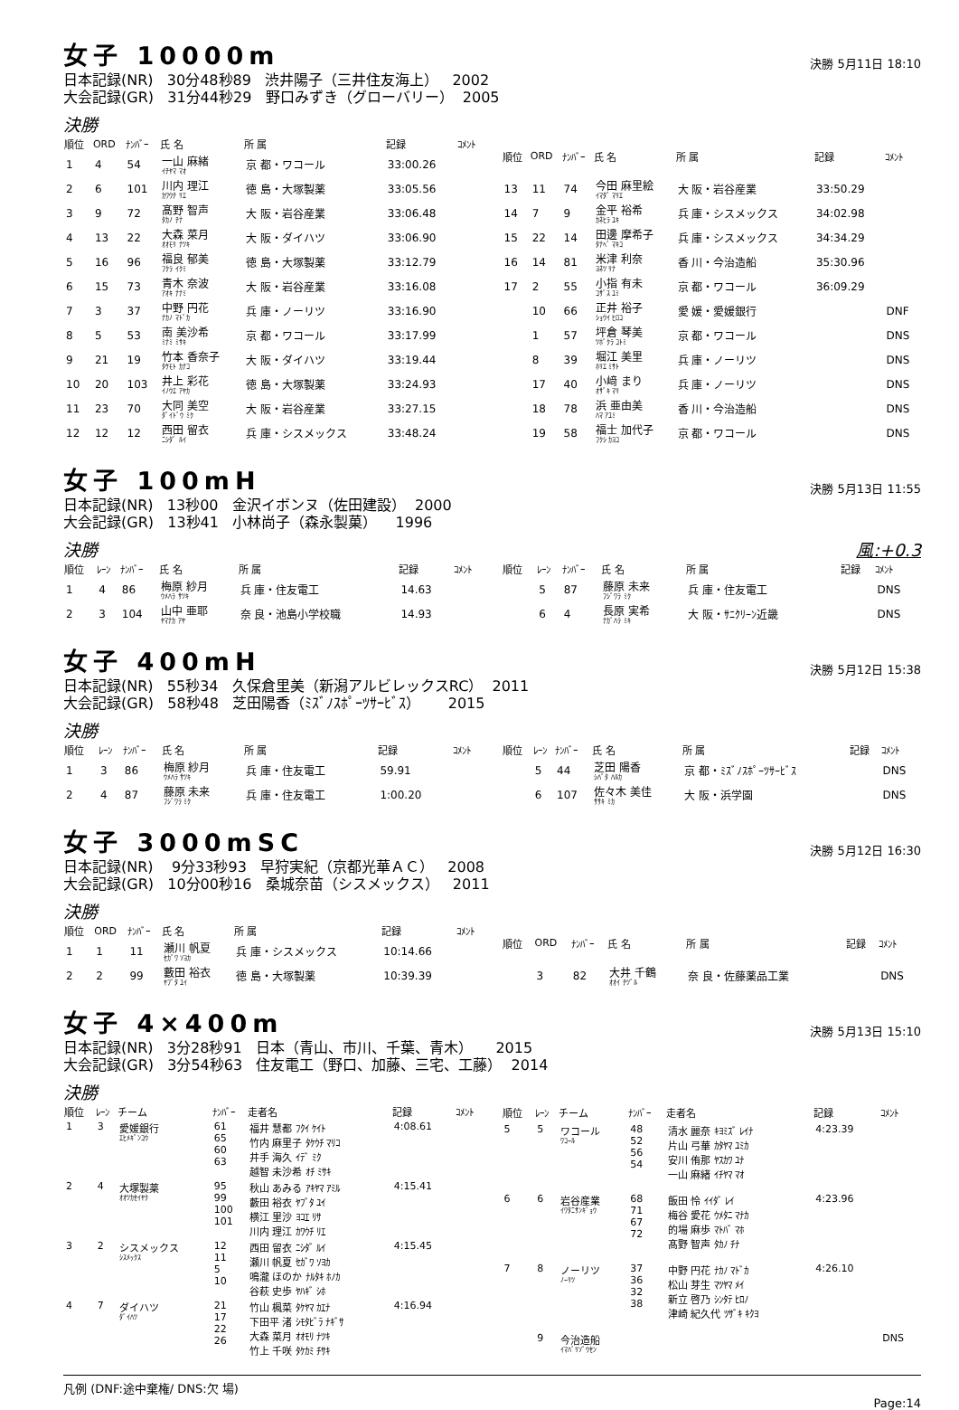女子 10000m
決勝 5月11日 18:10
日本記録(NR) 30分48秒89 渋井陽子（三井住友海上） 2002 大会記録(GR) 31分44秒29 野口みずき（グローバリー） 2005
決勝
| 順位 | ORD | ﾅﾝﾊﾞｰ | 氏 名 | 所 属 | 記録 | ｺﾒﾝﾄ |
| --- | --- | --- | --- | --- | --- | --- |
| 1 | 4 | 54 | 一山 麻緒 ｲﾁﾔﾏ ﾏｵ | 京 都・ワコール | 33:00.26 | |
| 2 | 6 | 101 | 川内 理江 ｶﾜｳﾁ ﾘｴ | 徳 島・大塚製薬 | 33:05.56 | |
| 3 | 9 | 72 | 髙野 智声 ﾀｶﾉ ﾁﾅ | 大 阪・岩谷産業 | 33:06.48 | |
| 4 | 13 | 22 | 大森 菜月 ｵｵﾓﾘ ﾅﾂｷ | 大 阪・ダイハツ | 33:06.90 | |
| 5 | 16 | 96 | 福良 郁美 ﾌｸﾗ ｲｸﾐ | 徳 島・大塚製薬 | 33:12.79 | |
| 6 | 15 | 73 | 青木 奈波 ｱｵｷ ﾅﾅﾐ | 大 阪・岩谷産業 | 33:16.08 | |
| 7 | 3 | 37 | 中野 円花 ﾅｶﾉ ﾏﾄﾞｶ | 兵 庫・ノーリツ | 33:16.90 | |
| 8 | 5 | 53 | 南 美沙希 ﾐﾅﾐ ﾐｻｷ | 京 都・ワコール | 33:17.99 | |
| 9 | 21 | 19 | 竹本 香奈子 ﾀｹﾓﾄ ｶﾅｺ | 大 阪・ダイハツ | 33:19.44 | |
| 10 | 20 | 103 | 井上 彩花 ｲﾉｳｴ ｱﾔｶ | 徳 島・大塚製薬 | 33:24.93 | |
| 11 | 23 | 70 | 大同 美空 ﾀﾞｲﾄﾞｳ ﾐｸ | 大 阪・岩谷産業 | 33:27.15 | |
| 12 | 12 | 12 | 西田 留衣 ﾆｼﾀﾞ ﾙｲ | 兵 庫・シスメックス | 33:48.24 | |
| 順位 | ORD | ﾅﾝﾊﾞｰ | 氏 名 | 所 属 | 記録 | ｺﾒﾝﾄ |
| --- | --- | --- | --- | --- | --- | --- |
| 13 | 11 | 74 | 今田 麻里絵 ｲﾏﾀﾞ ﾏﾘｴ | 大 阪・岩谷産業 | 33:50.29 | |
| 14 | 7 | 9 | 金平 裕希 ｶﾈﾋﾗ ﾕｷ | 兵 庫・シスメックス | 34:02.98 | |
| 15 | 22 | 14 | 田邊 摩希子 ﾀﾅﾍﾞ ﾏｷｺ | 兵 庫・シスメックス | 34:34.29 | |
| 16 | 14 | 81 | 米津 利奈 ﾖﾈﾂ ﾘﾅ | 香 川・今治造船 | 35:30.96 | |
| 17 | 2 | 55 | 小指 有未 ｺｻﾞｽ ﾕﾐ | 京 都・ワコール | 36:09.29 | |
| | 10 | 66 | 正井 裕子 ｼｮｳｲ ﾋﾛｺ | 愛 媛・愛媛銀行 | | DNF |
| | 1 | 57 | 坪倉 琴美 ﾂﾎﾞｸﾗ ｺﾄﾐ | 京 都・ワコール | | DNS |
| | 8 | 39 | 堀江 美里 ﾎﾘｴ ﾐｻﾄ | 兵 庫・ノーリツ | | DNS |
| | 17 | 40 | 小﨑 まり ｵｻﾞｷ ﾏﾘ | 兵 庫・ノーリツ | | DNS |
| | 18 | 78 | 浜 亜由美 ﾊﾏ ｱﾕﾐ | 香 川・今治造船 | | DNS |
| | 19 | 58 | 福士 加代子 ﾌｸｼ ｶﾖｺ | 京 都・ワコール | | DNS |
女子 100mH
決勝 5月13日 11:55
日本記録(NR) 13秒00 金沢イボンヌ（佐田建設） 2000 大会記録(GR) 13秒41 小林尚子（森永製菓） 1996
決勝
風:+0.3
| 順位 | ﾚｰﾝ | ﾅﾝﾊﾞｰ | 氏 名 | 所 属 | 記録 | ｺﾒﾝﾄ |
| --- | --- | --- | --- | --- | --- | --- |
| 1 | 4 | 86 | 梅原 紗月 ｳﾒﾊﾗ ｻﾂｷ | 兵 庫・住友電工 | 14.63 | |
| 2 | 3 | 104 | 山中 亜耶 ﾔﾏﾅｶ ｱﾔ | 奈 良・池島小学校職 | 14.93 | |
| 順位 | ﾚｰﾝ | ﾅﾝﾊﾞｰ | 氏 名 | 所 属 | 記録 | ｺﾒﾝﾄ |
| --- | --- | --- | --- | --- | --- | --- |
| | 5 | 87 | 藤原 未来 ﾌｼﾞﾜﾗ ﾐｸ | 兵 庫・住友電工 | | DNS |
| | 6 | 4 | 長原 実希 ﾅｶﾞﾊﾗ ﾐｷ | 大 阪・ｻﾆｸﾘｰﾝ近畿 | | DNS |
女子 400mH
決勝 5月12日 15:38
日本記録(NR) 55秒34 久保倉里美（新潟アルビレックスRC） 2011 大会記録(GR) 58秒48 芝田陽香（ﾐｽﾞﾉｽﾎﾟｰﾂｻｰﾋﾞｽ） 2015
決勝
| 順位 | ﾚｰﾝ | ﾅﾝﾊﾞｰ | 氏 名 | 所 属 | 記録 | ｺﾒﾝﾄ |
| --- | --- | --- | --- | --- | --- | --- |
| 1 | 3 | 86 | 梅原 紗月 ｳﾒﾊﾗ ｻﾂｷ | 兵 庫・住友電工 | 59.91 | |
| 2 | 4 | 87 | 藤原 未来 ﾌｼﾞﾜﾗ ﾐｸ | 兵 庫・住友電工 | 1:00.20 | |
| 順位 | ﾚｰﾝ | ﾅﾝﾊﾞｰ | 氏 名 | 所 属 | 記録 | ｺﾒﾝﾄ |
| --- | --- | --- | --- | --- | --- | --- |
| | 5 | 44 | 芝田 陽香 ｼﾊﾞﾀ ﾊﾙｶ | 京 都・ﾐｽﾞﾉｽﾎﾟｰﾂｻｰﾋﾞｽ | | DNS |
| | 6 | 107 | 佐々木 美佳 ｻｻｷ ﾐｶ | 大 阪・浜学園 | | DNS |
女子 3000mSC
決勝 5月12日 16:30
日本記録(NR) 9分33秒93 早狩実紀（京都光華ＡＣ） 2008 大会記録(GR) 10分00秒16 桑城奈苗（シスメックス） 2011
決勝
| 順位 | ORD | ﾅﾝﾊﾞｰ | 氏 名 | 所 属 | 記録 | ｺﾒﾝﾄ |
| --- | --- | --- | --- | --- | --- | --- |
| 1 | 1 | 11 | 瀬川 帆夏 ｾｶﾞﾜ ｿﾖｶ | 兵 庫・シスメックス | 10:14.66 | |
| 2 | 2 | 99 | 藪田 裕衣 ﾔﾌﾞﾀ ﾕｲ | 徳 島・大塚製薬 | 10:39.39 | |
| 順位 | ORD | ﾅﾝﾊﾞｰ | 氏 名 | 所 属 | 記録 | ｺﾒﾝﾄ |
| --- | --- | --- | --- | --- | --- | --- |
| | 3 | 82 | 大井 千鶴 ｵｵｲ ﾁﾂﾞﾙ | 奈 良・佐藤薬品工業 | | DNS |
女子 4×400m
決勝 5月13日 15:10
日本記録(NR) 3分28秒91 日本（青山、市川、千葉、青木） 2015 大会記録(GR) 3分54秒63 住友電工（野口、加藤、三宅、工藤） 2014
決勝
| 順位 | ﾚｰﾝ | チーム | ﾅﾝﾊﾞｰ | 走者名 | 記録 | ｺﾒﾝﾄ |
| --- | --- | --- | --- | --- | --- | --- |
| 1 | 3 | 愛媛銀行 ｴﾋﾒｷﾞﾝｺｳ | 61 65 60 63 | 福井 慧都 ﾌｸｲ ｹｲﾄ 竹内 麻里子 ﾀｹｳﾁ ﾏﾘｺ 井手 海久 ｲﾃﾞ ﾐｸ 越智 未沙希 ｵﾁ ﾐｻｷ | 4:08.61 | |
| 2 | 4 | 大塚製薬 ｵｵﾂｶｾｲﾔｸ | 95 99 100 101 | 秋山 あみる ｱｷﾔﾏ ｱﾐﾙ 藪田 裕衣 ﾔﾌﾞﾀ ﾕｲ 横江 里沙 ﾖｺｴ ﾘｻ 川内 理江 ｶﾜｳﾁ ﾘｴ | 4:15.41 | |
| 3 | 2 | シスメックス ｼｽﾒｯｸｽ | 12 11 5 10 | 西田 留衣 ﾆｼﾀﾞ ﾙｲ 瀬川 帆夏 ｾｶﾞﾜ ｿﾖｶ 鳴瀧 ほのか ﾅﾙﾀｷ ﾎﾉｶ 谷萩 史歩 ﾔﾊｷﾞ ｼﾎ | 4:15.45 | |
| 4 | 7 | ダイハツ ﾀﾞｲﾊﾂ | 21 17 22 26 | 竹山 楓菜 ﾀｹﾔﾏ ｶｴﾅ 下田平 渚 ｼﾓﾀﾋﾞﾗ ﾅｷﾞｻ 大森 菜月 ｵｵﾓﾘ ﾅﾂｷ 竹上 千咲 ﾀｹｶﾐ ﾁｻｷ | 4:16.94 | |
| 順位 | ﾚｰﾝ | チーム | ﾅﾝﾊﾞｰ | 走者名 | 記録 | ｺﾒﾝﾄ |
| --- | --- | --- | --- | --- | --- | --- |
| 5 | 5 | ワコール ﾜｺｰﾙ | 48 52 56 54 | 清水 麗奈 ｷﾖﾐｽﾞ ﾚｲﾅ 片山 弓華 ｶﾀﾔﾏ ﾕﾐｶ 安川 侑那 ﾔｽｶﾜ ﾕﾅ 一山 麻緒 ｲﾁﾔﾏ ﾏｵ | 4:23.39 | |
| 6 | 6 | 岩谷産業 ｲﾜﾀﾆｻﾝｷﾞｮｳ | 68 71 67 72 | 飯田 怜 ｲｲﾀﾞ ﾚｲ 梅谷 愛花 ｳﾒﾀﾆ ﾏﾅｶ 的場 麻歩 ﾏﾄﾊﾞ ﾏﾎ 髙野 智声 ﾀｶﾉ ﾁﾅ | 4:23.96 | |
| 7 | 8 | ノーリツ ﾉｰﾘﾂ | 37 36 32 38 | 中野 円花 ﾅｶﾉ ﾏﾄﾞｶ 松山 芽生 ﾏﾂﾔﾏ ﾒｲ 新立 啓乃 ｼﾝﾀﾃ ﾋﾛﾉ 津崎 紀久代 ﾂｻﾞｷ ｷｸﾖ | 4:26.10 | |
| | 9 | 今治造船 ｲﾏﾊﾞﾘｿﾞｳｾﾝ | | | | DNS |
凡例 (DNF:途中棄権/ DNS:欠 場)
Page:14